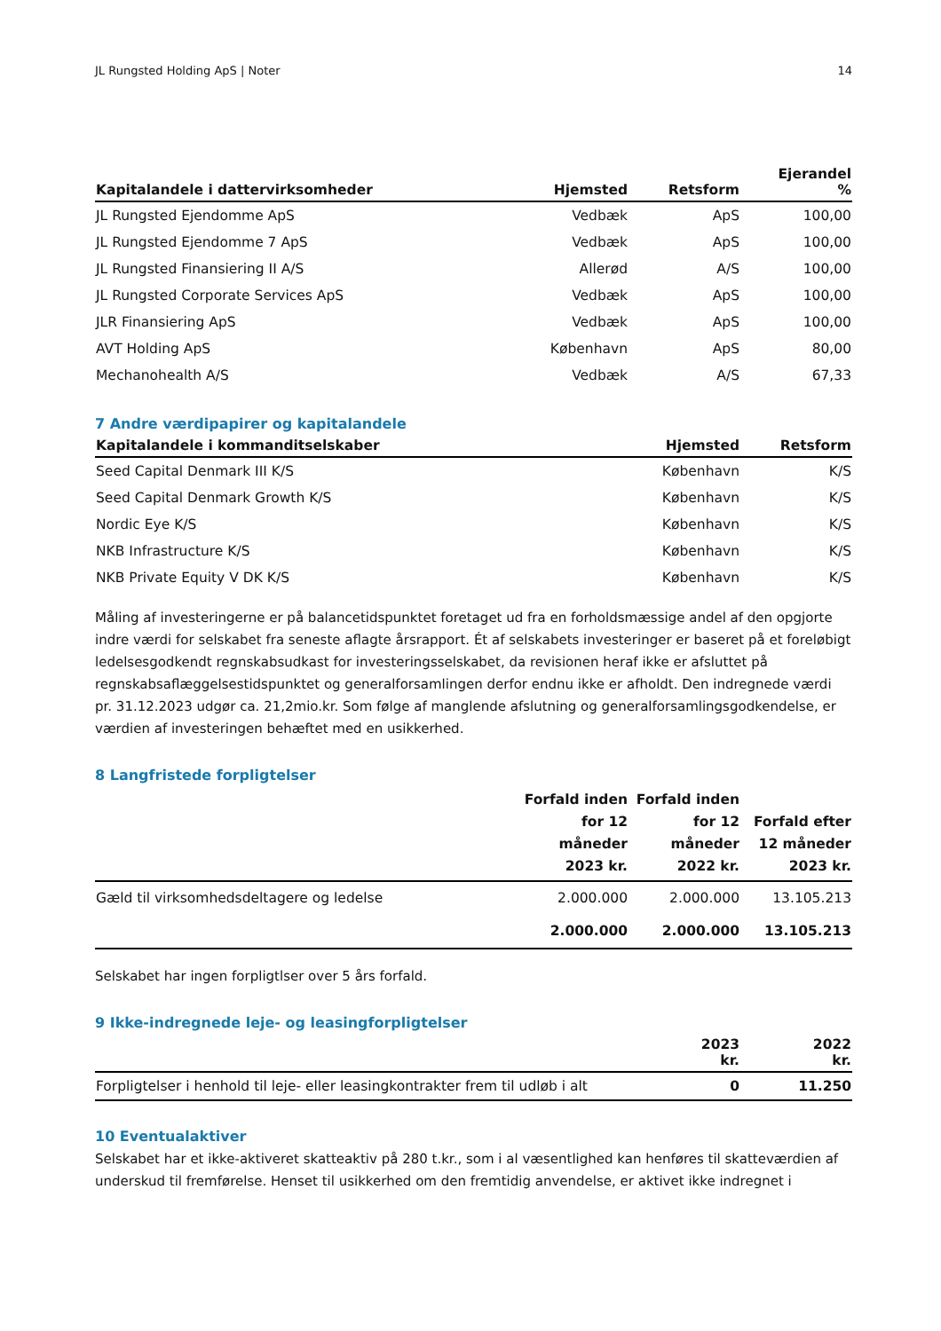JL Rungsted Holding ApS | Noter 14
| Kapitalandele i dattervirksomheder | Hjemsted | Retsform | Ejerandel % |
| --- | --- | --- | --- |
| JL Rungsted Ejendomme ApS | Vedbæk | ApS | 100,00 |
| JL Rungsted Ejendomme 7 ApS | Vedbæk | ApS | 100,00 |
| JL Rungsted Finansiering II A/S | Allerød | A/S | 100,00 |
| JL Rungsted Corporate Services ApS | Vedbæk | ApS | 100,00 |
| JLR Finansiering ApS | Vedbæk | ApS | 100,00 |
| AVT Holding ApS | København | ApS | 80,00 |
| Mechanohealth A/S | Vedbæk | A/S | 67,33 |
7 Andre værdipapirer og kapitalandele
| Kapitalandele i kommanditselskaber | Hjemsted | Retsform |
| --- | --- | --- |
| Seed Capital Denmark III K/S | København | K/S |
| Seed Capital Denmark Growth K/S | København | K/S |
| Nordic Eye K/S | København | K/S |
| NKB Infrastructure K/S | København | K/S |
| NKB Private Equity V DK K/S | København | K/S |
Måling af investeringerne er på balancetidspunktet foretaget ud fra en forholdsmæssige andel af den opgjorte indre værdi for selskabet fra seneste aflagte årsrapport. Ét af selskabets investeringer er baseret på et foreløbigt ledelsesgodkendt regnskabsudkast for investeringsselskabet, da revisionen heraf ikke er afsluttet på regnskabsaflæggelsestidspunktet og generalforsamlingen derfor endnu ikke er afholdt. Den indregnede værdi pr. 31.12.2023 udgør ca. 21,2mio.kr. Som følge af manglende afslutning og generalforsamlingsgodkendelse, er værdien af investeringen behæftet med en usikkerhed.
8 Langfristede forpligtelser
| | Forfald inden for 12 måneder 2023 kr. | Forfald inden for 12 måneder 2022 kr. | Forfald efter 12 måneder 2023 kr. |
| --- | --- | --- | --- |
| Gæld til virksomhedsdeltagere og ledelse | 2.000.000 | 2.000.000 | 13.105.213 |
| | 2.000.000 | 2.000.000 | 13.105.213 |
Selskabet har ingen forpligtlser over 5 års forfald.
9 Ikke-indregnede leje- og leasingforpligtelser
| | 2023 kr. | 2022 kr. |
| --- | --- | --- |
| Forpligtelser i henhold til leje- eller leasingkontrakter frem til udløb i alt | 0 | 11.250 |
10 Eventualaktiver
Selskabet har et ikke-aktiveret skatteaktiv på 280 t.kr., som i al væsentlighed kan henføres til skatteværdien af underskud til fremførelse. Henset til usikkerhed om den fremtidig anvendelse, er aktivet ikke indregnet i